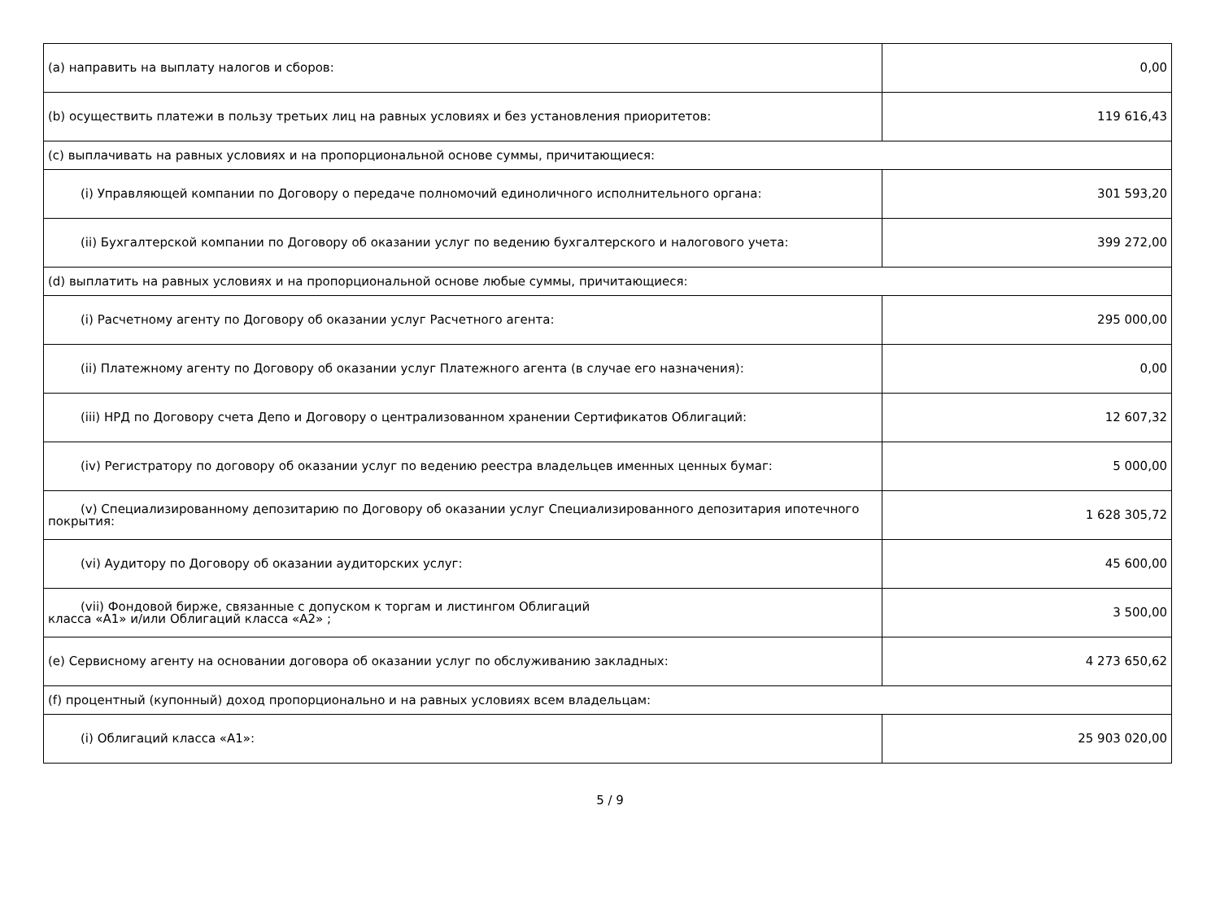| (a) направить на выплату налогов и сборов: | 0,00 |
| (b) осуществить платежи в пользу третьих лиц на равных условиях и без установления приоритетов: | 119 616,43 |
| (c) выплачивать на равных условиях и на пропорциональной основе суммы, причитающиеся: | |
| (i) Управляющей компании по Договору о передаче полномочий единоличного исполнительного органа: | 301 593,20 |
| (ii) Бухгалтерской компании по Договору об оказании услуг по ведению бухгалтерского и налогового учета: | 399 272,00 |
| (d) выплатить на равных условиях и на пропорциональной основе любые суммы, причитающиеся: | |
| (i) Расчетному агенту по Договору об оказании услуг Расчетного агента: | 295 000,00 |
| (ii) Платежному агенту по Договору об оказании услуг Платежного агента (в случае его назначения): | 0,00 |
| (iii) НРД по Договору счета Депо и Договору о централизованном хранении Сертификатов Облигаций: | 12 607,32 |
| (iv) Регистратору по договору об оказании услуг по ведению реестра владельцев именных ценных бумаг: | 5 000,00 |
| (v) Специализированному депозитарию по Договору об оказании услуг Специализированного депозитария ипотечного покрытия: | 1 628 305,72 |
| (vi) Аудитору по Договору об оказании аудиторских услуг: | 45 600,00 |
| (vii) Фондовой бирже, связанные с допуском к торгам и листингом Облигаций класса «А1» и/или Облигаций класса «А2» ; | 3 500,00 |
| (e) Сервисному агенту на основании договора об оказании услуг по обслуживанию закладных: | 4 273 650,62 |
| (f) процентный (купонный) доход пропорционально и на равных условиях всем владельцам: | |
| (i) Облигаций класса «А1»: | 25 903 020,00 |
5 / 9